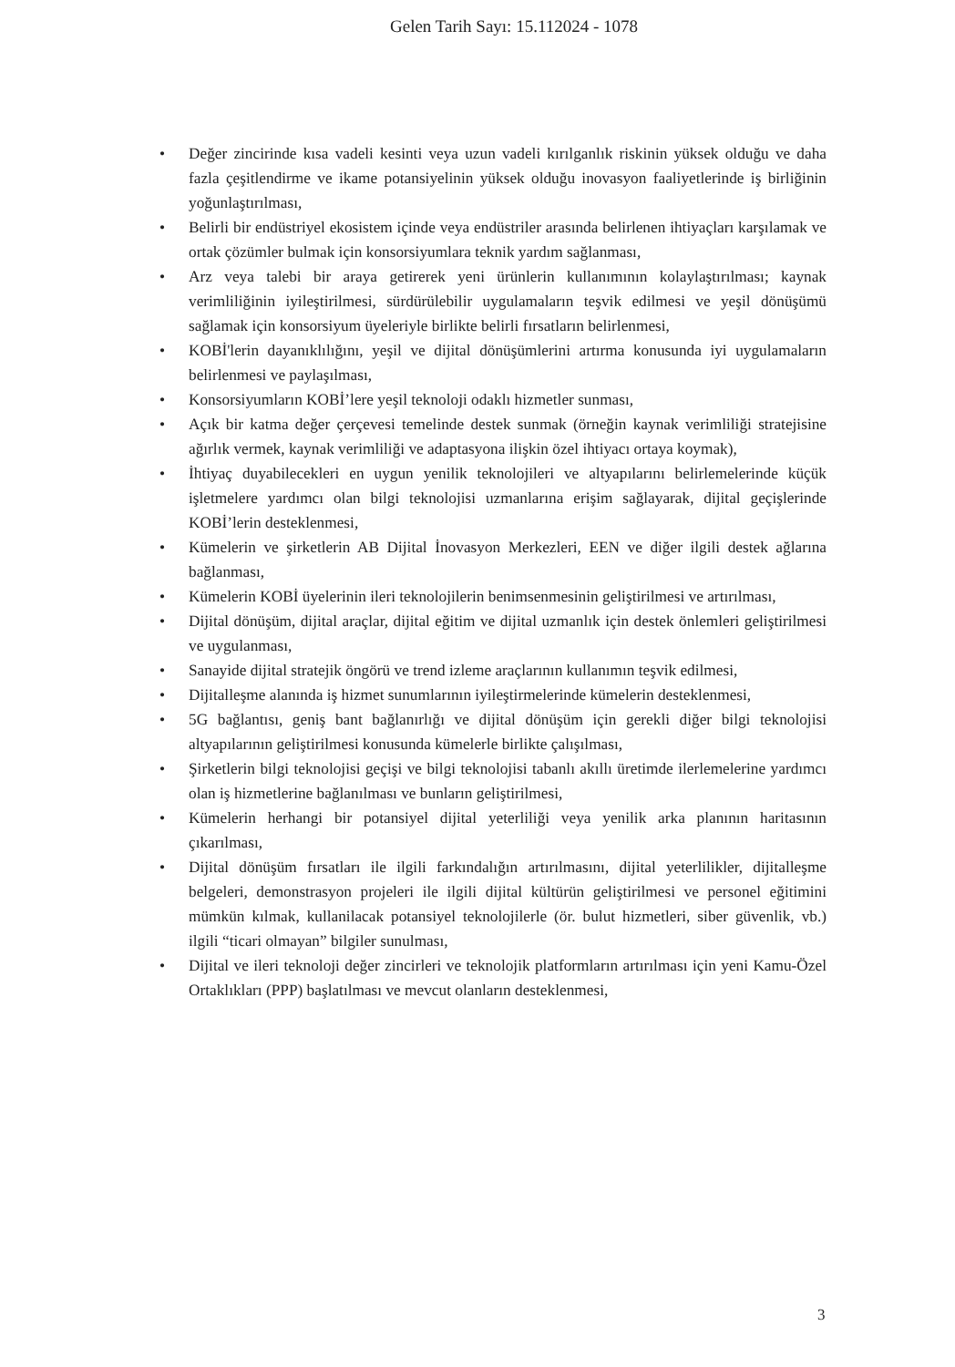Gelen Tarih Sayı: 15.112024 - 1078
• Değer zincirinde kısa vadeli kesinti veya uzun vadeli kırılganlık riskinin yüksek olduğu ve daha fazla çeşitlendirme ve ikame potansiyelinin yüksek olduğu inovasyon faaliyetlerinde iş birliğinin yoğunlaştırılması,
• Belirli bir endüstriyel ekosistem içinde veya endüstriler arasında belirlenen ihtiyaçları karşılamak ve ortak çözümler bulmak için konsorsiyumlara teknik yardım sağlanması,
• Arz veya talebi bir araya getirerek yeni ürünlerin kullanımının kolaylaştırılması; kaynak verimliliğinin iyileştirilmesi, sürdürülebilir uygulamaların teşvik edilmesi ve yeşil dönüşümü sağlamak için konsorsiyum üyeleriyle birlikte belirli fırsatların belirlenmesi,
• KOBİ'lerin dayanıklılığını, yeşil ve dijital dönüşümlerini artırma konusunda iyi uygulamaların belirlenmesi ve paylaşılması,
• Konsorsiyumların KOBİ’lere yeşil teknoloji odaklı hizmetler sunması,
• Açık bir katma değer çerçevesi temelinde destek sunmak (örneğin kaynak verimliliği stratejisine ağırlık vermek, kaynak verimliliği ve adaptasyona ilişkin özel ihtiyacı ortaya koymak),
• İhtiyaç duyabilecekleri en uygun yenilik teknolojileri ve altyapılarını belirlemelerinde küçük işletmelere yardımcı olan bilgi teknolojisi uzmanlarına erişim sağlayarak, dijital geçişlerinde KOBİ’lerin desteklenmesi,
• Kümelerin ve şirketlerin AB Dijital İnovasyon Merkezleri, EEN ve diğer ilgili destek ağlarına bağlanması,
• Kümelerin KOBİ üyelerinin ileri teknolojilerin benimsenmesinin geliştirilmesi ve artırılması,
• Dijital dönüşüm, dijital araçlar, dijital eğitim ve dijital uzmanlık için destek önlemleri geliştirilmesi ve uygulanması,
• Sanayide dijital stratejik öngörü ve trend izleme araçlarının kullanımın teşvik edilmesi,
• Dijitalleşme alanında iş hizmet sunumlarının iyileştirmelerinde kümelerin desteklenmesi,
• 5G bağlantısı, geniş bant bağlanırlığı ve dijital dönüşüm için gerekli diğer bilgi teknolojisi altyapılarının geliştirilmesi konusunda kümelerle birlikte çalışılması,
• Şirketlerin bilgi teknolojisi geçişi ve bilgi teknolojisi tabanlı akıllı üretimde ilerlemelerine yardımcı olan iş hizmetlerine bağlanılması ve bunların geliştirilmesi,
• Kümelerin herhangi bir potansiyel dijital yeterliliği veya yenilik arka planının haritasının çıkarılması,
• Dijital dönüşüm fırsatları ile ilgili farkındalığın artırılmasını, dijital yeterlilikler, dijitalleşme belgeleri, demonstrasyon projeleri ile ilgili dijital kültürün geliştirilmesi ve personel eğitimini mümkün kılmak, kullanilacak potansiyel teknolojilerle (ör. bulut hizmetleri, siber güvenlik, vb.) ilgili “ticari olmayan” bilgiler sunulması,
• Dijital ve ileri teknoloji değer zincirleri ve teknolojik platformların artırılması için yeni Kamu-Özel Ortaklıkları (PPP) başlatılması ve mevcut olanların desteklenmesi,
3